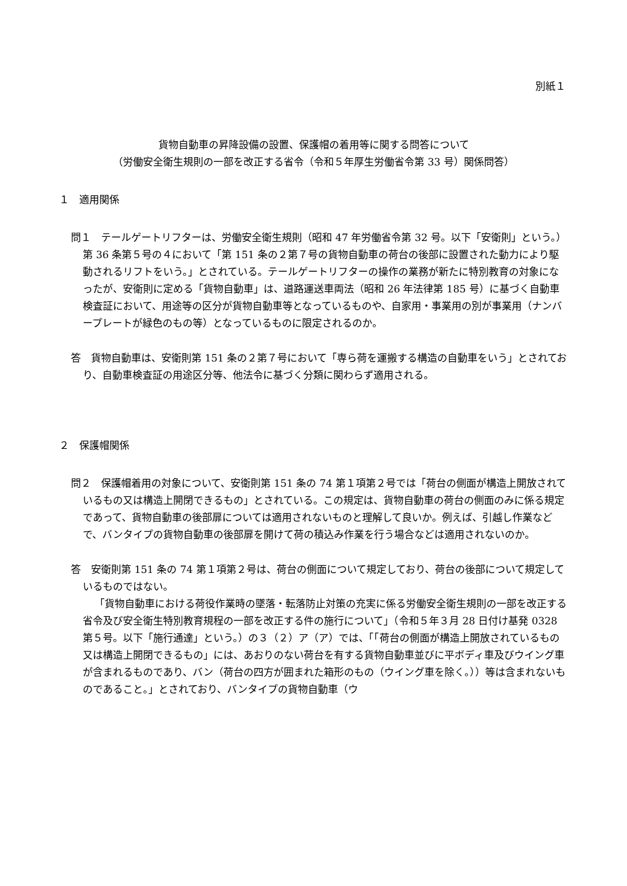別紙１
貨物自動車の昇降設備の設置、保護帽の着用等に関する問答について
（労働安全衛生規則の一部を改正する省令（令和５年厚生労働省令第 33 号）関係問答）
１　適用関係
問１　テールゲートリフターは、労働安全衛生規則（昭和 47 年労働省令第 32 号。以下「安衛則」という。）第 36 条第５号の４において「第 151 条の２第７号の貨物自動車の荷台の後部に設置された動力により駆動されるリフトをいう。」とされている。テールゲートリフターの操作の業務が新たに特別教育の対象になったが、安衛則に定める「貨物自動車」は、道路運送車両法（昭和 26 年法律第 185 号）に基づく自動車検査証において、用途等の区分が貨物自動車等となっているものや、自家用・事業用の別が事業用（ナンバープレートが緑色のもの等）となっているものに限定されるのか。
答　貨物自動車は、安衛則第 151 条の２第７号において「専ら荷を運搬する構造の自動車をいう」とされており、自動車検査証の用途区分等、他法令に基づく分類に関わらず適用される。
２　保護帽関係
問２　保護帽着用の対象について、安衛則第 151 条の 74 第１項第２号では「荷台の側面が構造上開放されているもの又は構造上開閉できるもの」とされている。この規定は、貨物自動車の荷台の側面のみに係る規定であって、貨物自動車の後部扉については適用されないものと理解して良いか。例えば、引越し作業などで、バンタイプの貨物自動車の後部扉を開けて荷の積込み作業を行う場合などは適用されないのか。
答　安衛則第 151 条の 74 第１項第２号は、荷台の側面について規定しており、荷台の後部について規定しているものではない。
「貨物自動車における荷役作業時の墜落・転落防止対策の充実に係る労働安全衛生規則の一部を改正する省令及び安全衛生特別教育規程の一部を改正する件の施行について」（令和５年３月 28 日付け基発 0328 第５号。以下「施行通達」という。）の３（２）ア（ア）では、「「荷台の側面が構造上開放されているもの又は構造上開閉できるもの」には、あおりのない荷台を有する貨物自動車並びに平ボディ車及びウイング車が含まれるものであり、バン（荷台の四方が囲まれた箱形のもの（ウイング車を除く。））等は含まれないものであること。」とされており、バンタイプの貨物自動車（ウ